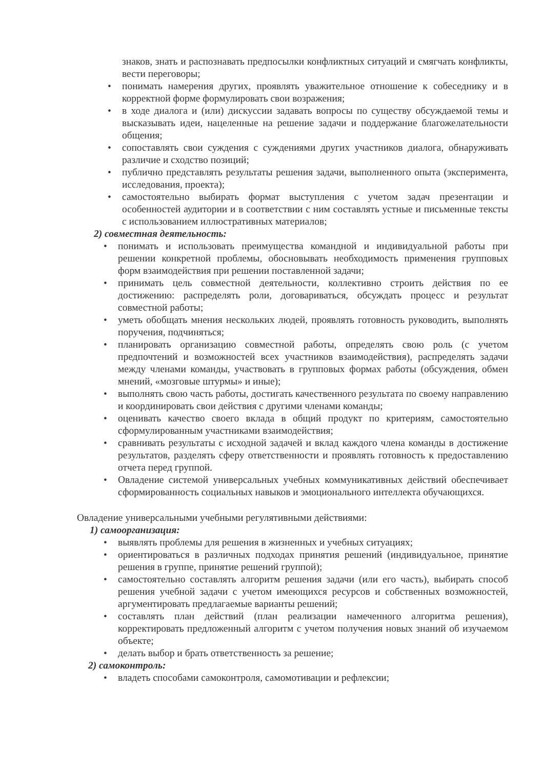знаков, знать и распознавать предпосылки конфликтных ситуаций и смягчать конфликты, вести переговоры;
• понимать намерения других, проявлять уважительное отношение к собеседнику и в корректной форме формулировать свои возражения;
• в ходе диалога и (или) дискуссии задавать вопросы по существу обсуждаемой темы и высказывать идеи, нацеленные на решение задачи и поддержание благожелательности общения;
• сопоставлять свои суждения с суждениями других участников диалога, обнаруживать различие и сходство позиций;
• публично представлять результаты решения задачи, выполненного опыта (эксперимента, исследования, проекта);
• самостоятельно выбирать формат выступления с учетом задач презентации и особенностей аудитории и в соответствии с ним составлять устные и письменные тексты с использованием иллюстративных материалов;
2) совместная деятельность:
• понимать и использовать преимущества командной и индивидуальной работы при решении конкретной проблемы, обосновывать необходимость применения групповых форм взаимодействия при решении поставленной задачи;
• принимать цель совместной деятельности, коллективно строить действия по ее достижению: распределять роли, договариваться, обсуждать процесс и результат совместной работы;
• уметь обобщать мнения нескольких людей, проявлять готовность руководить, выполнять поручения, подчиняться;
• планировать организацию совместной работы, определять свою роль (с учетом предпочтений и возможностей всех участников взаимодействия), распределять задачи между членами команды, участвовать в групповых формах работы (обсуждения, обмен мнений, «мозговые штурмы» и иные);
• выполнять свою часть работы, достигать качественного результата по своему направлению и координировать свои действия с другими членами команды;
• оценивать качество своего вклада в общий продукт по критериям, самостоятельно сформулированным участниками взаимодействия;
• сравнивать результаты с исходной задачей и вклад каждого члена команды в достижение результатов, разделять сферу ответственности и проявлять готовность к предоставлению отчета перед группой.
• Овладение системой универсальных учебных коммуникативных действий обеспечивает сформированность социальных навыков и эмоционального интеллекта обучающихся.
Овладение универсальными учебными регулятивными действиями:
1) самоорганизация:
• выявлять проблемы для решения в жизненных и учебных ситуациях;
• ориентироваться в различных подходах принятия решений (индивидуальное, принятие решения в группе, принятие решений группой);
• самостоятельно составлять алгоритм решения задачи (или его часть), выбирать способ решения учебной задачи с учетом имеющихся ресурсов и собственных возможностей, аргументировать предлагаемые варианты решений;
• составлять план действий (план реализации намеченного алгоритма решения), корректировать предложенный алгоритм с учетом получения новых знаний об изучаемом объекте;
• делать выбор и брать ответственность за решение;
2) самоконтроль:
• владеть способами самоконтроля, самомотивации и рефлексии;